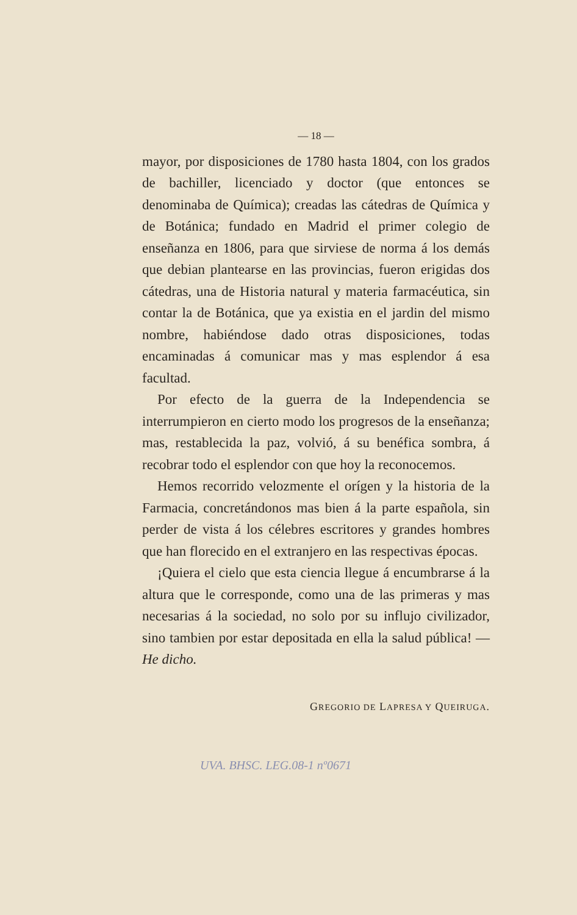— 18 —
mayor, por disposiciones de 1780 hasta 1804, con los grados de bachiller, licenciado y doctor (que entonces se denominaba de Química); creadas las cátedras de Química y de Botánica; fundado en Madrid el primer colegio de enseñanza en 1806, para que sirviese de norma á los demás que debian plantearse en las provincias, fueron erigidas dos cátedras, una de Historia natural y materia farmacéutica, sin contar la de Botánica, que ya existia en el jardin del mismo nombre, habiéndose dado otras disposiciones, todas encaminadas á comunicar mas y mas esplendor á esa facultad.
Por efecto de la guerra de la Independencia se interrumpieron en cierto modo los progresos de la enseñanza; mas, restablecida la paz, volvió, á su benéfica sombra, á recobrar todo el esplendor con que hoy la reconocemos.
Hemos recorrido velozmente el orígen y la historia de la Farmacia, concretándonos mas bien á la parte española, sin perder de vista á los célebres escritores y grandes hombres que han florecido en el extranjero en las respectivas épocas.
¡Quiera el cielo que esta ciencia llegue á encumbrarse á la altura que le corresponde, como una de las primeras y mas necesarias á la sociedad, no solo por su influjo civilizador, sino tambien por estar depositada en ella la salud pública! — He dicho.
GREGORIO DE LAPRESA Y QUEIRUGA.
UVA. BHSC. LEG.08-1 nº0671